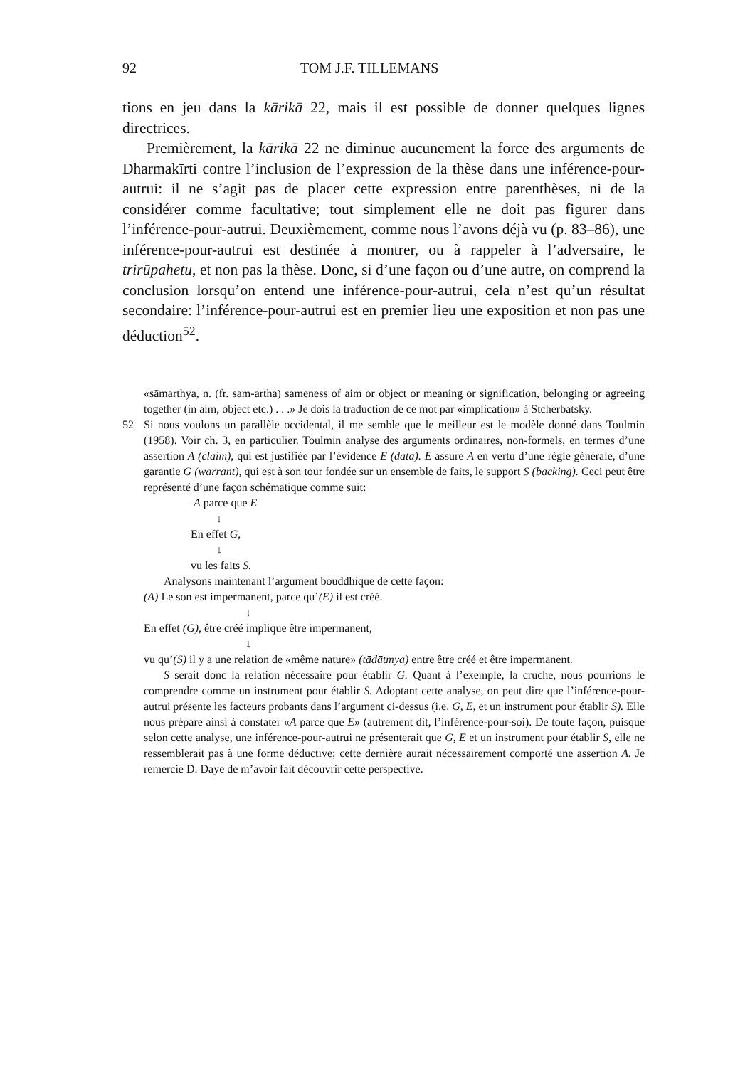92 TOM J.F. TILLEMANS
tions en jeu dans la kārikā 22, mais il est possible de donner quelques lignes directrices.
Premièrement, la kārikā 22 ne diminue aucunement la force des arguments de Dharmakīrti contre l’inclusion de l’expression de la thèse dans une inférence-pour-autrui: il ne s’agit pas de placer cette expression entre parenthèses, ni de la considérer comme facultative; tout simplement elle ne doit pas figurer dans l’inférence-pour-autrui. Deuxièmement, comme nous l’avons déjà vu (p. 83–86), une inférence-pour-autrui est destinée à montrer, ou à rappeler à l’adversaire, le trirūpahetu, et non pas la thèse. Donc, si d’une façon ou d’une autre, on comprend la conclusion lorsqu’on entend une inférence-pour-autrui, cela n’est qu’un résultat secondaire: l’inférence-pour-autrui est en premier lieu une exposition et non pas une déduction<sup>52</sup>.
«sāmarthya, n. (fr. sam-artha) sameness of aim or object or meaning or signification, belonging or agreeing together (in aim, object etc.) . . .» Je dois la traduction de ce mot par «implication» à Stcherbatsky.
52 Si nous voulons un parallèle occidental, il me semble que le meilleur est le modèle donné dans Toulmin (1958). Voir ch. 3, en particulier. Toulmin analyse des arguments ordinaires, non-formels, en termes d’une assertion A (claim), qui est justifiée par l’évidence E (data). E assure A en vertu d’une règle générale, d’une garantie G (warrant), qui est à son tour fondée sur un ensemble de faits, le support S (backing). Ceci peut être représenté d’une façon schématique comme suit:
A parce que E
↓
En effet G,
↓
vu les faits S.
Analysons maintenant l’argument bouddhique de cette façon:
(A) Le son est impermanent, parce qu’(E) il est créé.
↓
En effet (G), être créé implique être impermanent,
↓
vu qu’(S) il y a une relation de «même nature» (tādātmya) entre être créé et être impermanent.
S serait donc la relation nécessaire pour établir G. Quant à l’exemple, la cruche, nous pourrions le comprendre comme un instrument pour établir S. Adoptant cette analyse, on peut dire que l’inférence-pour-autrui présente les facteurs probants dans l’argument ci-dessus (i.e. G, E, et un instrument pour établir S). Elle nous prépare ainsi à constater «A parce que E» (autrement dit, l’inférence-pour-soi). De toute façon, puisque selon cette analyse, une inférence-pour-autrui ne présenterait que G, E et un instrument pour établir S, elle ne ressemblerait pas à une forme déductive; cette dernière aurait nécessairement comporté une assertion A. Je remercie D. Daye de m’avoir fait découvrir cette perspective.